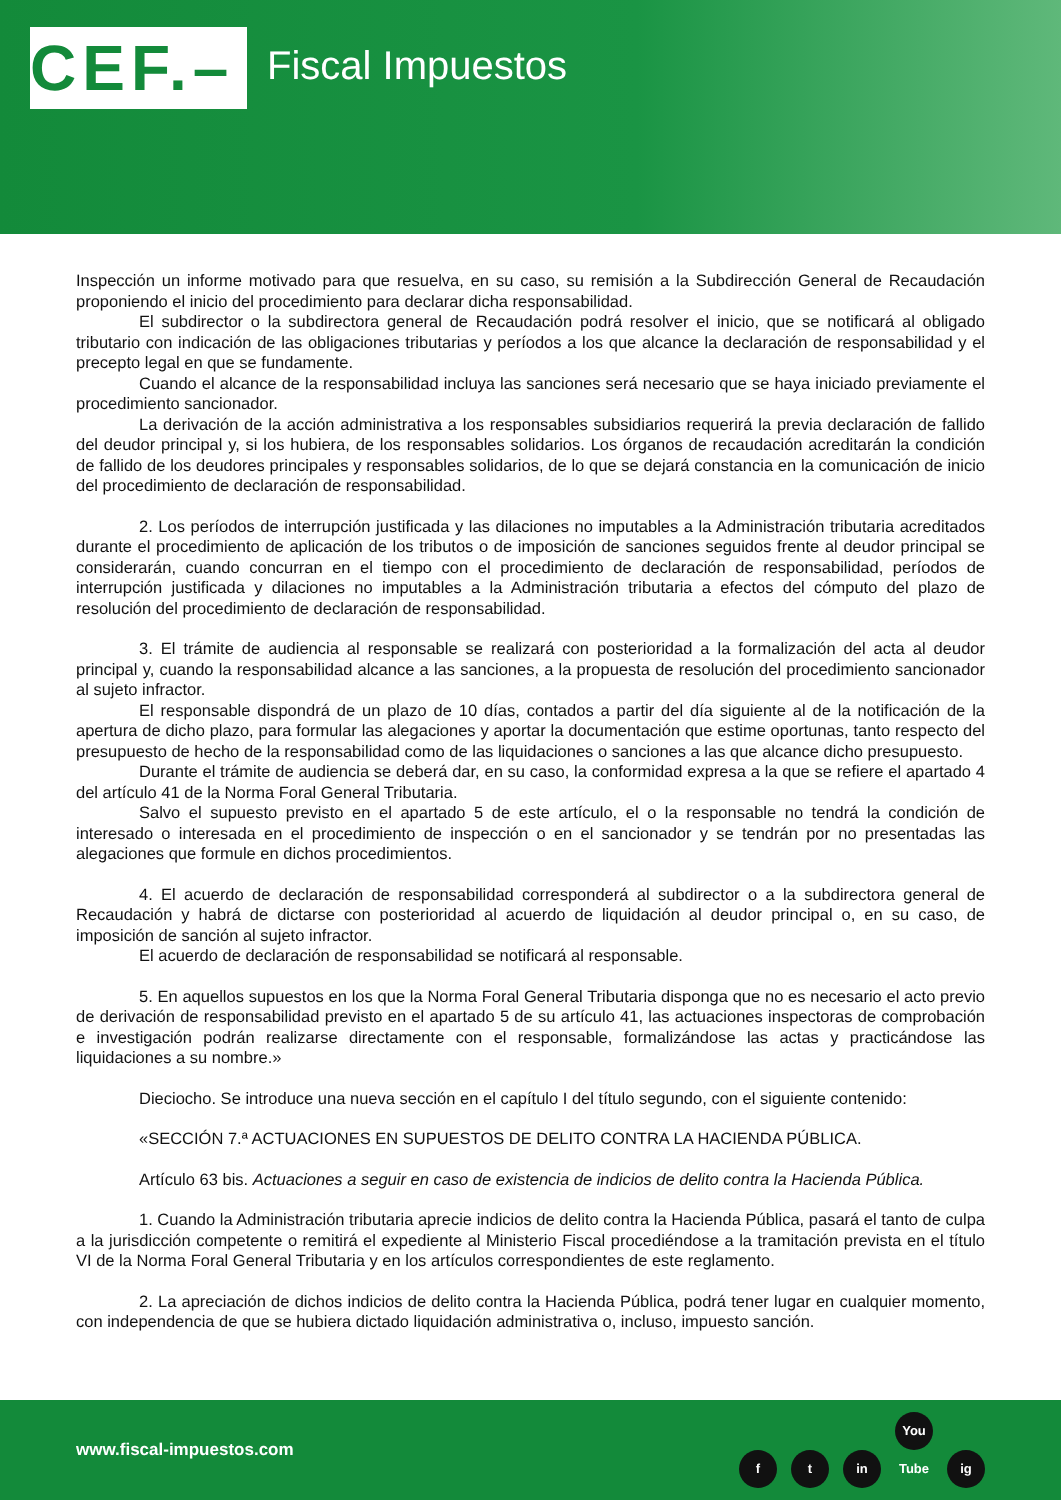CEF.–
Fiscal Impuestos
Inspección un informe motivado para que resuelva, en su caso, su remisión a la Subdirección General de Recaudación proponiendo el inicio del procedimiento para declarar dicha responsabilidad.
El subdirector o la subdirectora general de Recaudación podrá resolver el inicio, que se notificará al obligado tributario con indicación de las obligaciones tributarias y períodos a los que alcance la declaración de responsabilidad y el precepto legal en que se fundamente.
Cuando el alcance de la responsabilidad incluya las sanciones será necesario que se haya iniciado previamente el procedimiento sancionador.
La derivación de la acción administrativa a los responsables subsidiarios requerirá la previa declaración de fallido del deudor principal y, si los hubiera, de los responsables solidarios. Los órganos de recaudación acreditarán la condición de fallido de los deudores principales y responsables solidarios, de lo que se dejará constancia en la comunicación de inicio del procedimiento de declaración de responsabilidad.
2. Los períodos de interrupción justificada y las dilaciones no imputables a la Administración tributaria acreditados durante el procedimiento de aplicación de los tributos o de imposición de sanciones seguidos frente al deudor principal se considerarán, cuando concurran en el tiempo con el procedimiento de declaración de responsabilidad, períodos de interrupción justificada y dilaciones no imputables a la Administración tributaria a efectos del cómputo del plazo de resolución del procedimiento de declaración de responsabilidad.
3. El trámite de audiencia al responsable se realizará con posterioridad a la formalización del acta al deudor principal y, cuando la responsabilidad alcance a las sanciones, a la propuesta de resolución del procedimiento sancionador al sujeto infractor.
El responsable dispondrá de un plazo de 10 días, contados a partir del día siguiente al de la notificación de la apertura de dicho plazo, para formular las alegaciones y aportar la documentación que estime oportunas, tanto respecto del presupuesto de hecho de la responsabilidad como de las liquidaciones o sanciones a las que alcance dicho presupuesto.
Durante el trámite de audiencia se deberá dar, en su caso, la conformidad expresa a la que se refiere el apartado 4 del artículo 41 de la Norma Foral General Tributaria.
Salvo el supuesto previsto en el apartado 5 de este artículo, el o la responsable no tendrá la condición de interesado o interesada en el procedimiento de inspección o en el sancionador y se tendrán por no presentadas las alegaciones que formule en dichos procedimientos.
4. El acuerdo de declaración de responsabilidad corresponderá al subdirector o a la subdirectora general de Recaudación y habrá de dictarse con posterioridad al acuerdo de liquidación al deudor principal o, en su caso, de imposición de sanción al sujeto infractor.
El acuerdo de declaración de responsabilidad se notificará al responsable.
5. En aquellos supuestos en los que la Norma Foral General Tributaria disponga que no es necesario el acto previo de derivación de responsabilidad previsto en el apartado 5 de su artículo 41, las actuaciones inspectoras de comprobación e investigación podrán realizarse directamente con el responsable, formalizándose las actas y practicándose las liquidaciones a su nombre.»
Dieciocho. Se introduce una nueva sección en el capítulo I del título segundo, con el siguiente contenido:
«SECCIÓN 7.ª ACTUACIONES EN SUPUESTOS DE DELITO CONTRA LA HACIENDA PÚBLICA.
Artículo 63 bis. Actuaciones a seguir en caso de existencia de indicios de delito contra la Hacienda Pública.
1. Cuando la Administración tributaria aprecie indicios de delito contra la Hacienda Pública, pasará el tanto de culpa a la jurisdicción competente o remitirá el expediente al Ministerio Fiscal procediéndose a la tramitación prevista en el título VI de la Norma Foral General Tributaria y en los artículos correspondientes de este reglamento.
2. La apreciación de dichos indicios de delito contra la Hacienda Pública, podrá tener lugar en cualquier momento, con independencia de que se hubiera dictado liquidación administrativa o, incluso, impuesto sanción.
www.fiscal-impuestos.com
ft in You Tube ig